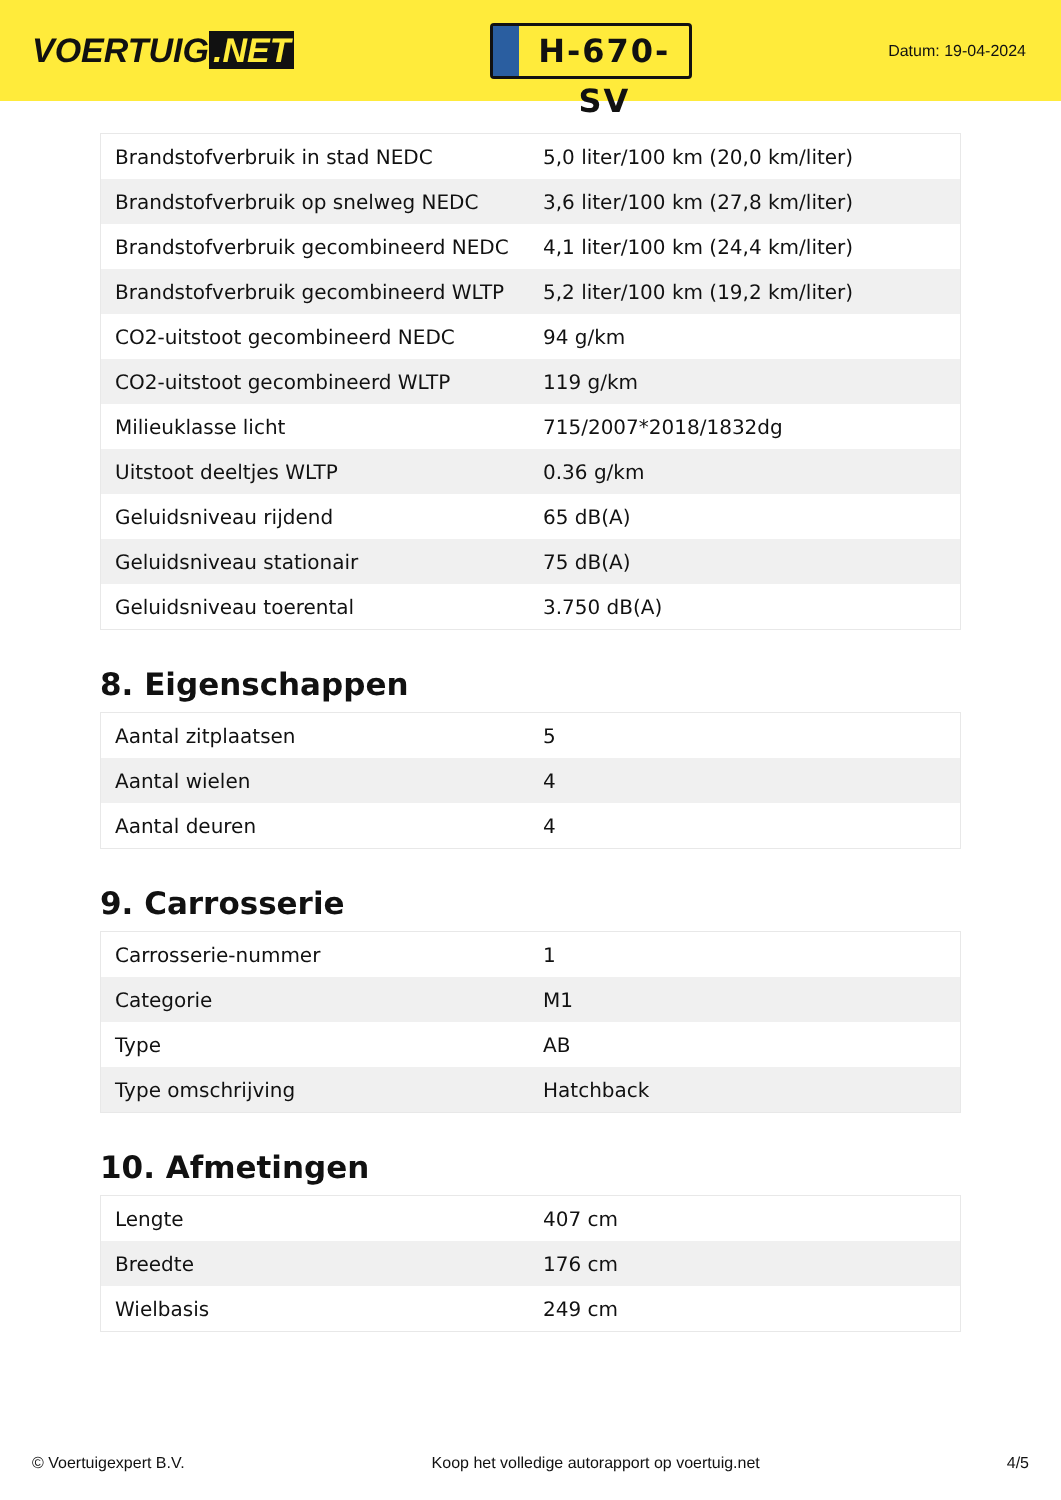VOERTUIG.NET
H-670-SV
Datum: 19-04-2024
| Brandstofverbruik in stad NEDC | 5,0 liter/100 km (20,0 km/liter) |
| Brandstofverbruik op snelweg NEDC | 3,6 liter/100 km (27,8 km/liter) |
| Brandstofverbruik gecombineerd NEDC | 4,1 liter/100 km (24,4 km/liter) |
| Brandstofverbruik gecombineerd WLTP | 5,2 liter/100 km (19,2 km/liter) |
| CO2-uitstoot gecombineerd NEDC | 94 g/km |
| CO2-uitstoot gecombineerd WLTP | 119 g/km |
| Milieuklasse licht | 715/2007*2018/1832dg |
| Uitstoot deeltjes WLTP | 0.36 g/km |
| Geluidsniveau rijdend | 65 dB(A) |
| Geluidsniveau stationair | 75 dB(A) |
| Geluidsniveau toerental | 3.750 dB(A) |
8. Eigenschappen
| Aantal zitplaatsen | 5 |
| Aantal wielen | 4 |
| Aantal deuren | 4 |
9. Carrosserie
| Carrosserie-nummer | 1 |
| Categorie | M1 |
| Type | AB |
| Type omschrijving | Hatchback |
10. Afmetingen
| Lengte | 407 cm |
| Breedte | 176 cm |
| Wielbasis | 249 cm |
© Voertuigexpert B.V. Koop het volledige autorapport op voertuig.net 4/5